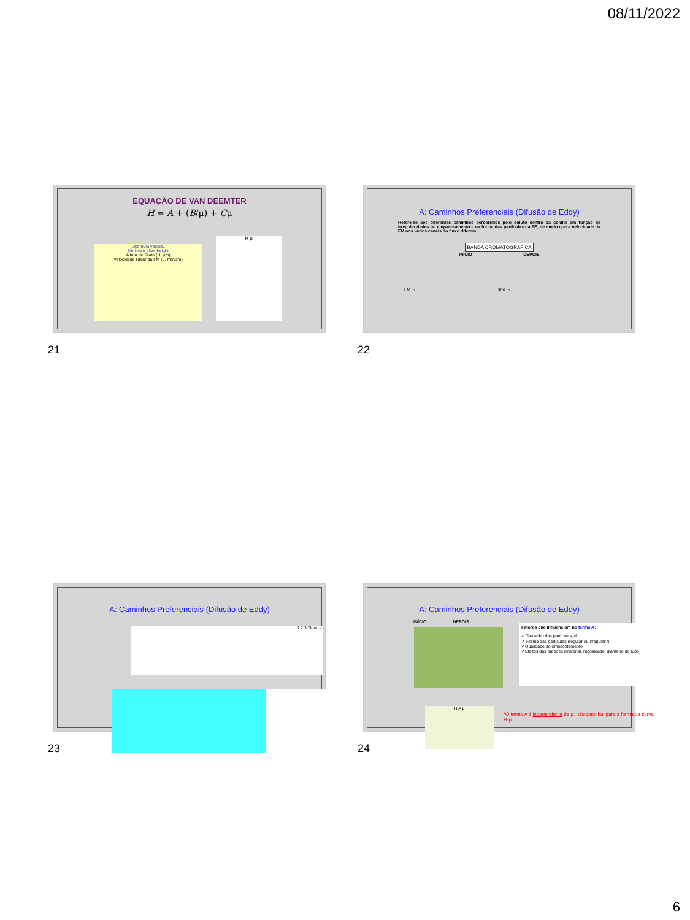08/11/2022
EQUAÇÃO DE VAN DEEMTER
H = A + (B/μ) + Cμ
Optimum velocity
Minimum plate height
Altura de Prato (H, μm)
Velocidade linear da FM (μ, mm/sm)
H μ
21
A: Caminhos Preferenciais (Difusão de Eddy)
Refere-se aos diferentes caminhos percorridos pelo soluto dentro da coluna em função de irregularidades no empacotamento e na forma das partículas da FE, de modo que a velocidade da FM nos vários canais do fluxo diferem.
BANDA CROMATOGRÁFICA
INÍCIO DEPOIS
FM → Time →
22
A: Caminhos Preferenciais (Difusão de Eddy)
1 2 3 Time →
23
A: Caminhos Preferenciais (Difusão de Eddy)
INÍCIO DEPOIS
Fatores que influenciam no termo A:
✓ Tamanho das partículas, d<sub>p</sub>
✓ Forma das partículas (regular ou irregular?)
✓Qualidade do empacotamento
✓Efeitos das paredes (material, rugosidade, diâmetro do tubo)
H A μ
*O termo A é independente de μ; não contribui para a forma da curva H-μ
24
6